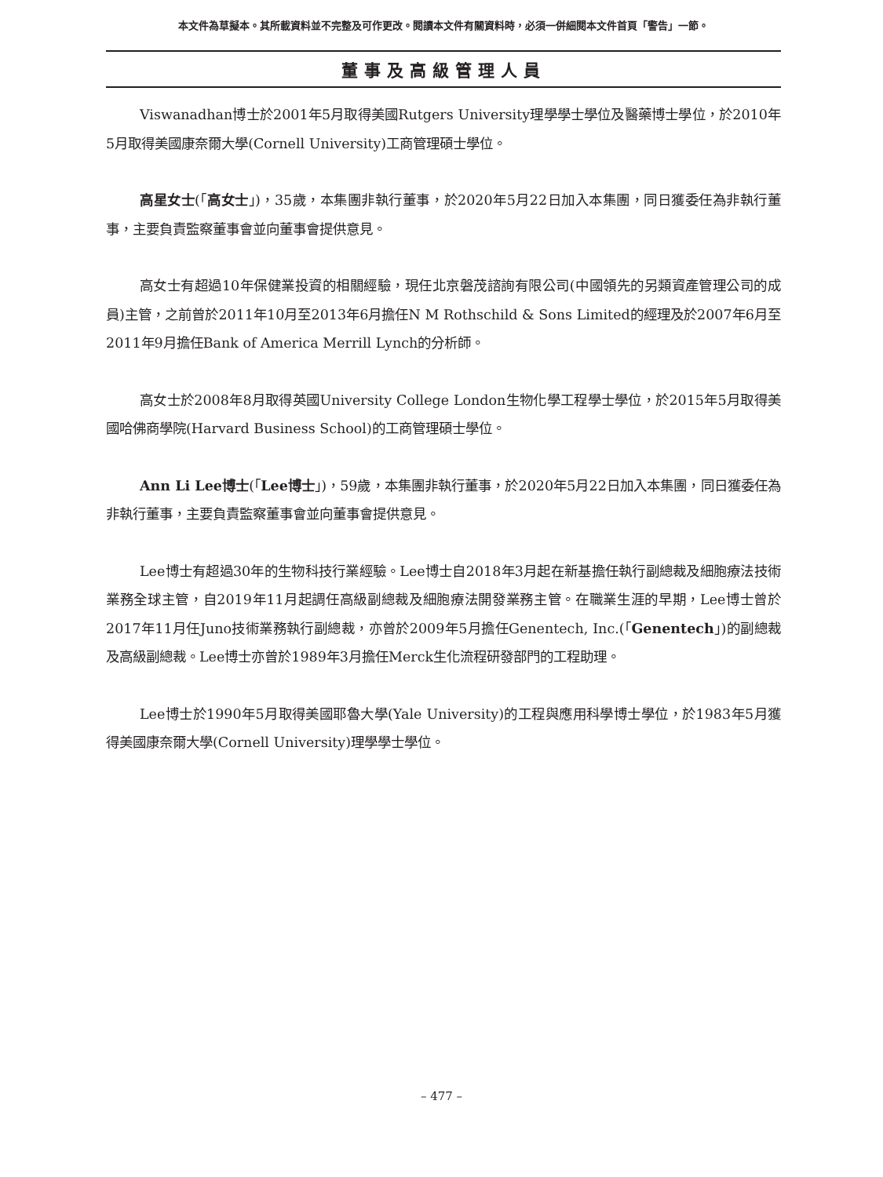本文件為草擬本。其所載資料並不完整及可作更改。閱讀本文件有關資料時，必須一併細閱本文件首頁「警告」一節。
董事及高級管理人員
Viswanadhan博士於2001年5月取得美國Rutgers University理學學士學位及醫藥博士學位，於2010年5月取得美國康奈爾大學(Cornell University)工商管理碩士學位。
高星女士(「高女士」)，35歲，本集團非執行董事，於2020年5月22日加入本集團，同日獲委任為非執行董事，主要負責監察董事會並向董事會提供意見。
高女士有超過10年保健業投資的相關經驗，現任北京磐茂諮詢有限公司(中國領先的另類資產管理公司的成員)主管，之前曾於2011年10月至2013年6月擔任N M Rothschild & Sons Limited的經理及於2007年6月至2011年9月擔任Bank of America Merrill Lynch的分析師。
高女士於2008年8月取得英國University College London生物化學工程學士學位，於2015年5月取得美國哈佛商學院(Harvard Business School)的工商管理碩士學位。
Ann Li Lee博士(「Lee博士」)，59歲，本集團非執行董事，於2020年5月22日加入本集團，同日獲委任為非執行董事，主要負責監察董事會並向董事會提供意見。
Lee博士有超過30年的生物科技行業經驗。Lee博士自2018年3月起在新基擔任執行副總裁及細胞療法技術業務全球主管，自2019年11月起調任高級副總裁及細胞療法開發業務主管。在職業生涯的早期，Lee博士曾於2017年11月任Juno技術業務執行副總裁，亦曾於2009年5月擔任Genentech, Inc.(「Genentech」)的副總裁及高級副總裁。Lee博士亦曾於1989年3月擔任Merck生化流程研發部門的工程助理。
Lee博士於1990年5月取得美國耶魯大學(Yale University)的工程與應用科學博士學位，於1983年5月獲得美國康奈爾大學(Cornell University)理學學士學位。
– 477 –